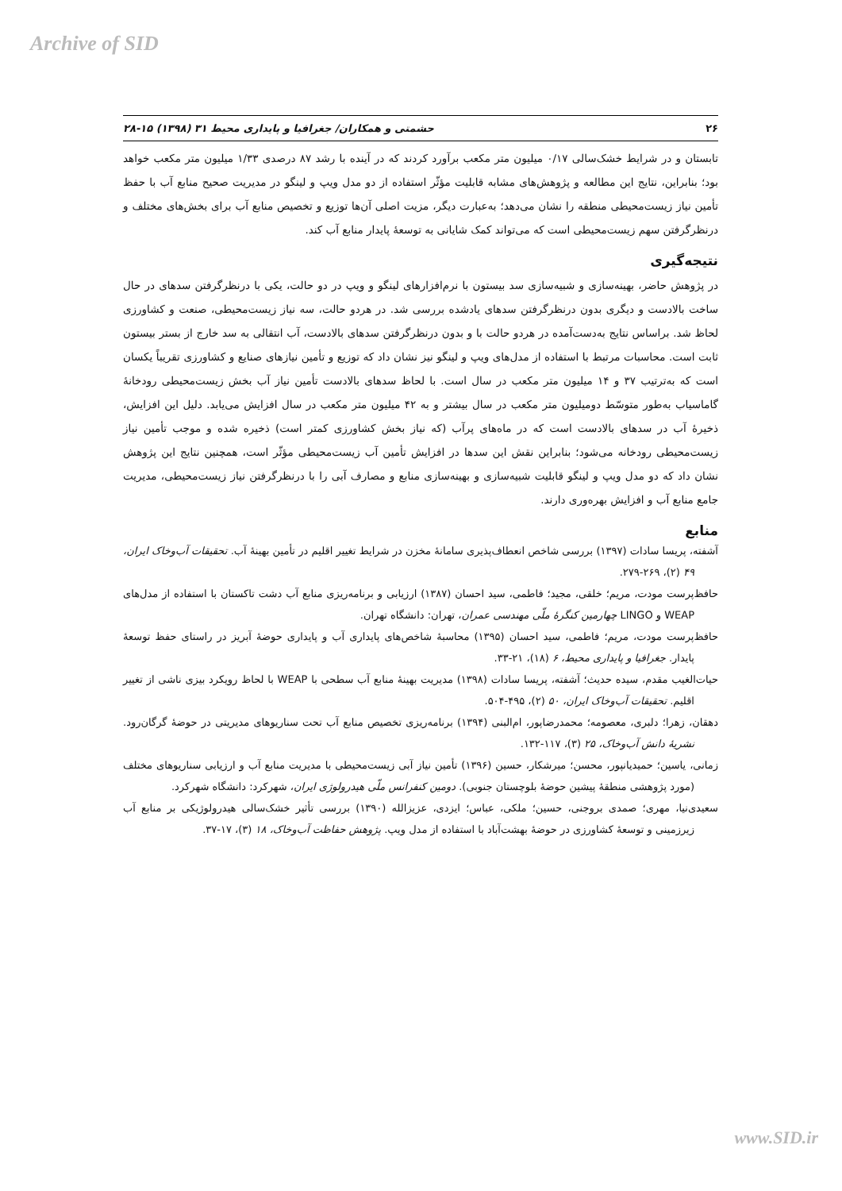Archive of SID
۲۶ حشمتی و همکاران/ جغرافیا و پایداری محیط ۳۱ (۱۳۹۸) ۱۵-۲۸
تابستان و در شرایط خشک‌سالی ۰/۱۷ میلیون متر مکعب برآورد کردند که در آینده با رشد ۸۷ درصدی ۱/۳۳ میلیون متر مکعب خواهد بود؛ بنابراین، نتایج این مطالعه و پژوهش‌های مشابه قابلیت مؤثّر استفاده از دو مدل ویپ و لینگو در مدیریت صحیح منابع آب با حفظ تأمین نیاز زیست‌محیطی منطقه را نشان می‌دهد؛ به‌عبارت دیگر، مزیت اصلی آن‌ها توزیع و تخصیص منابع آب برای بخش‌های مختلف و درنظرگرفتن سهم زیست‌محیطی است که می‌تواند کمک شایانی به توسعهٔ پایدار منابع آب کند.
نتیجه‌گیری
در پژوهش حاضر، بهینه‌سازی و شبیه‌سازی سد بیستون با نرم‌افزارهای لینگو و ویپ در دو حالت، یکی با درنظرگرفتن سدهای در حال ساخت بالادست و دیگری بدون درنظرگرفتن سدهای یادشده بررسی شد. در هردو حالت، سه نیاز زیست‌محیطی، صنعت و کشاورزی لحاظ شد. براساس نتایج به‌دست‌آمده در هردو حالت با و بدون درنظرگرفتن سدهای بالادست، آب انتقالی به سد خارج از بستر بیستون ثابت است. محاسبات مرتبط با استفاده از مدل‌های ویپ و لینگو نیز نشان داد که توزیع و تأمین نیازهای صنایع و کشاورزی تقریباً یکسان است که به‌ترتیب ۳۷ و ۱۴ میلیون متر مکعب در سال است. با لحاظ سدهای بالادست تأمین نیاز آب بخش زیست‌محیطی رودخانهٔ گاماسیاب به‌طور متوسّط دومیلیون متر مکعب در سال بیشتر و به ۴۲ میلیون متر مکعب در سال افزایش می‌یابد. دلیل این افزایش، ذخیرهٔ آب در سدهای بالادست است که در ماه‌های پرآب (که نیاز بخش کشاورزی کمتر است) ذخیره شده و موجب تأمین نیاز زیست‌محیطی رودخانه می‌شود؛ بنابراین نقش این سدها در افزایش تأمین آب زیست‌محیطی مؤثّر است، همچنین نتایج این پژوهش نشان داد که دو مدل ویپ و لینگو قابلیت شبیه‌سازی و بهینه‌سازی منابع و مصارف آبی را با درنظرگرفتن نیاز زیست‌محیطی، مدیریت جامع منابع آب و افزایش بهره‌وری دارند.
منابع
آشفته، پریسا سادات (۱۳۹۷) بررسی شاخص انعطاف‌پذیری سامانهٔ مخزن در شرایط تغییر اقلیم در تأمین بهینهٔ آب. تحقیقات آب‌وخاک ایران، ۴۹ (۲)، ۲۶۹-۲۷۹.
حافظ‌پرست مودت، مریم؛ خلقی، مجید؛ فاطمی، سید احسان (۱۳۸۷) ارزیابی و برنامه‌ریزی منابع آب دشت تاکستان با استفاده از مدل‌های WEAP و LINGO چهارمین کنگرهٔ ملّی مهندسی عمران، تهران: دانشگاه تهران.
حافظ‌پرست مودت، مریم؛ فاطمی، سید احسان (۱۳۹۵) محاسبهٔ شاخص‌های پایداری آب و پایداری حوضهٔ آبریز در راستای حفظ توسعهٔ پایدار. جغرافیا و پایداری محیط، ۶ (۱۸)، ۲۱-۳۳.
حیات‌الغیب مقدم، سیده حدیث؛ آشفته، پریسا سادات (۱۳۹۸) مدیریت بهینهٔ منابع آب سطحی با WEAP با لحاظ رویکرد بیزی ناشی از تغییر اقلیم. تحقیقات آب‌وخاک ایران، ۵۰ (۲)، ۴۹۵-۵۰۴.
دهقان، زهرا؛ دلبری، معصومه؛ محمدرضاپور، ام‌البنی (۱۳۹۴) برنامه‌ریزی تخصیص منابع آب تحت سناریوهای مدیریتی در حوضهٔ گرگان‌رود. نشریهٔ دانش آب‌وخاک، ۲۵ (۳)، ۱۱۷-۱۳۲.
زمانی، یاسین؛ حمیدیانپور، محسن؛ میرشکار، حسین (۱۳۹۶) تأمین نیاز آبی زیست‌محیطی با مدیریت منابع آب و ارزیابی سناریوهای مختلف (مورد پژوهشی منطقهٔ پیشین حوضهٔ بلوچستان جنوبی). دومین کنفرانس ملّی هیدرولوژی ایران، شهرکرد: دانشگاه شهرکرد.
سعیدی‌نیا، مهری؛ صمدی بروجنی، حسین؛ ملکی، عباس؛ ایزدی، عزیزالله (۱۳۹۰) بررسی تأثیر خشک‌سالی هیدرولوژیکی بر منابع آب زیرزمینی و توسعهٔ کشاورزی در حوضهٔ بهشت‌آباد با استفاده از مدل ویپ. پژوهش حفاظت آب‌وخاک، ۱۸ (۳)، ۱۷-۳۷.
www.SID.ir